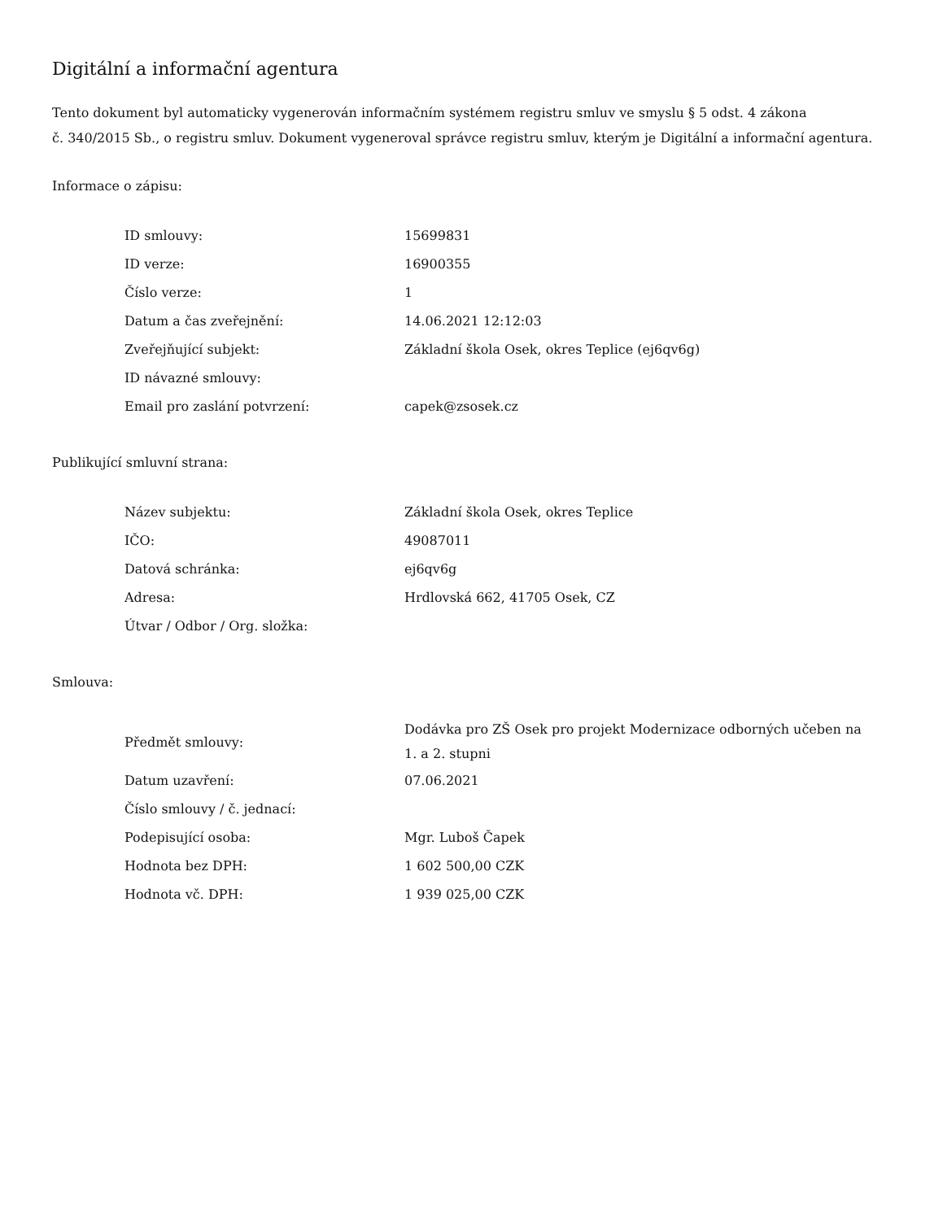Digitální a informační agentura
Tento dokument byl automaticky vygenerován informačním systémem registru smluv ve smyslu § 5 odst. 4 zákona
č. 340/2015 Sb., o registru smluv. Dokument vygeneroval správce registru smluv, kterým je Digitální a informační agentura.
Informace o zápisu:
| ID smlouvy: | 15699831 |
| ID verze: | 16900355 |
| Číslo verze: | 1 |
| Datum a čas zveřejnění: | 14.06.2021 12:12:03 |
| Zveřejňující subjekt: | Základní škola Osek, okres Teplice (ej6qv6g) |
| ID návazné smlouvy: | |
| Email pro zaslání potvrzení: | capek@zsosek.cz |
Publikující smluvní strana:
| Název subjektu: | Základní škola Osek, okres Teplice |
| IČO: | 49087011 |
| Datová schránka: | ej6qv6g |
| Adresa: | Hrdlovská 662, 41705 Osek, CZ |
| Útvar / Odbor / Org. složka: | |
Smlouva:
| Předmět smlouvy: | Dodávka pro ZŠ Osek pro projekt Modernizace odborných učeben na 1. a 2. stupni |
| Datum uzavření: | 07.06.2021 |
| Číslo smlouvy / č. jednací: | |
| Podepisující osoba: | Mgr. Luboš Čapek |
| Hodnota bez DPH: | 1 602 500,00 CZK |
| Hodnota vč. DPH: | 1 939 025,00 CZK |